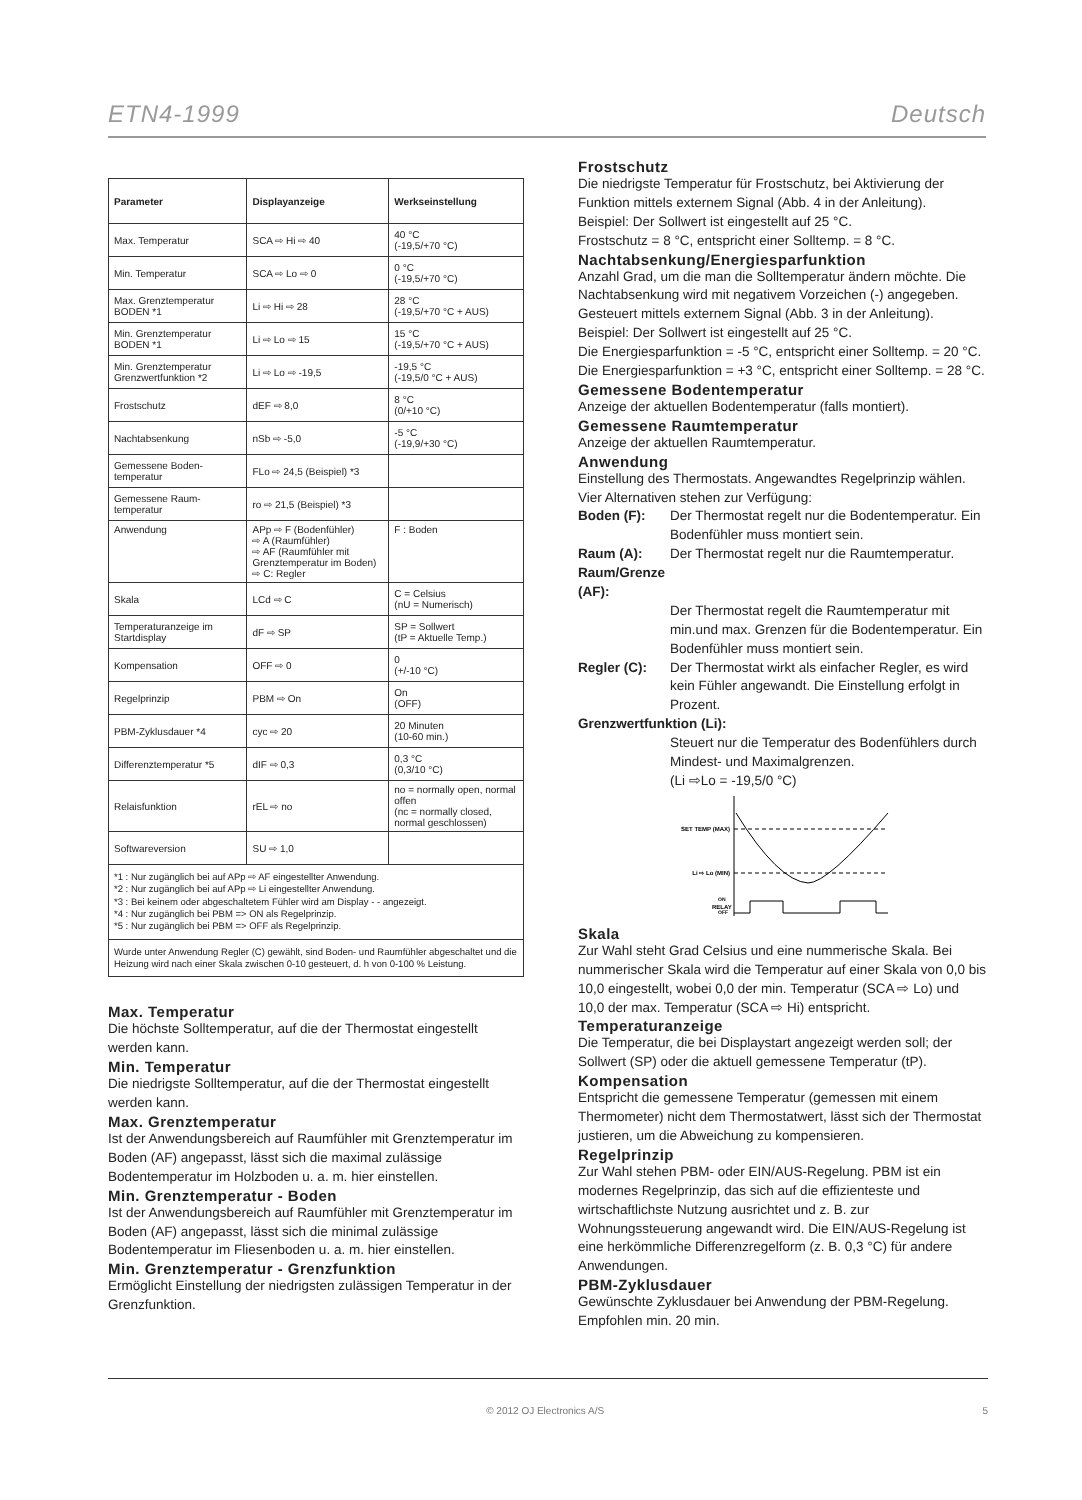ETN4-1999 Deutsch
| Parameter | Displayanzeige | Werkseinstellung |
| --- | --- | --- |
| Max. Temperatur | SCA ⇨ Hi ⇨ 40 | 40 °C (-19,5/+70 °C) |
| Min. Temperatur | SCA ⇨ Lo ⇨ 0 | 0 °C (-19,5/+70 °C) |
| Max. Grenztemperatur BODEN *1 | Li ⇨ Hi ⇨ 28 | 28 °C (-19,5/+70 °C + AUS) |
| Min. Grenztemperatur BODEN *1 | Li ⇨ Lo ⇨ 15 | 15 °C (-19,5/+70 °C + AUS) |
| Min. Grenztemperatur Grenzwertfunktion *2 | Li ⇨ Lo ⇨ -19,5 | -19,5 °C (-19,5/0 °C + AUS) |
| Frostschutz | dEF ⇨ 8,0 | 8 °C (0/+10 °C) |
| Nachtabsenkung | nSb ⇨ -5,0 | -5 °C (-19,9/+30 °C) |
| Gemessene Boden-temperatur | FLo ⇨ 24,5 (Beispiel) *3 | |
| Gemessene Raum-temperatur | ro ⇨ 21,5 (Beispiel) *3 | |
| Anwendung | APp ⇨ F (Bodenfühler) ⇨ A (Raumfühler) ⇨ AF (Raumfühler mit Grenztemperatur im Boden) ⇨ C: Regler | F : Boden |
| Skala | LCd ⇨ C | C = Celsius (nU = Numerisch) |
| Temperaturanzeige im Startdisplay | dF ⇨ SP | SP = Sollwert (tP = Aktuelle Temp.) |
| Kompensation | OFF ⇨ 0 | 0 (+/-10 °C) |
| Regelprinzip | PBM ⇨ On | On (OFF) |
| PBM-Zyklusdauer *4 | cyc ⇨ 20 | 20 Minuten (10-60 min.) |
| Differenztemperatur *5 | dIF ⇨ 0,3 | 0,3 °C (0,3/10 °C) |
| Relaisfunktion | rEL ⇨ no | no = normally open, normal offen (nc = normally closed, normal geschlossen) |
| Softwareversion | SU ⇨ 1,0 | |
*1 : Nur zugänglich bei auf APp ⇨ AF eingestellter Anwendung.
*2 : Nur zugänglich bei auf APp ⇨ Li eingestellter Anwendung.
*3 : Bei keinem oder abgeschaltetem Fühler wird am Display - - angezeigt.
*4 : Nur zugänglich bei PBM => ON als Regelprinzip.
*5 : Nur zugänglich bei PBM => OFF als Regelprinzip.
Wurde unter Anwendung Regler (C) gewählt, sind Boden- und Raumfühler abgeschaltet und die Heizung wird nach einer Skala zwischen 0-10 gesteuert, d. h von 0-100 % Leistung.
Max. Temperatur
Die höchste Solltemperatur, auf die der Thermostat eingestellt werden kann.
Min. Temperatur
Die niedrigste Solltemperatur, auf die der Thermostat eingestellt werden kann.
Max. Grenztemperatur
Ist der Anwendungsbereich auf Raumfühler mit Grenztemperatur im Boden (AF) angepasst, lässt sich die maximal zulässige Bodentemperatur im Holzboden u. a. m. hier einstellen.
Min. Grenztemperatur - Boden
Ist der Anwendungsbereich auf Raumfühler mit Grenztemperatur im Boden (AF) angepasst, lässt sich die minimal zulässige Bodentemperatur im Fliesenboden u. a. m. hier einstellen.
Min. Grenztemperatur - Grenzfunktion
Ermöglicht Einstellung der niedrigsten zulässigen Temperatur in der Grenzfunktion.
Frostschutz
Die niedrigste Temperatur für Frostschutz, bei Aktivierung der Funktion mittels externem Signal (Abb. 4 in der Anleitung).
Beispiel: Der Sollwert ist eingestellt auf 25 °C.
Frostschutz = 8 °C, entspricht einer Solltemp. = 8 °C.
Nachtabsenkung/Energiesparfunktion
Anzahl Grad, um die man die Solltemperatur ändern möchte. Die Nachtabsenkung wird mit negativem Vorzeichen (-) angegeben. Gesteuert mittels externem Signal (Abb. 3 in der Anleitung).
Beispiel: Der Sollwert ist eingestellt auf 25 °C.
Die Energiesparfunktion = -5 °C, entspricht einer Solltemp. = 20 °C.
Die Energiesparfunktion = +3 °C, entspricht einer Solltemp. = 28 °C.
Gemessene Bodentemperatur
Anzeige der aktuellen Bodentemperatur (falls montiert).
Gemessene Raumtemperatur
Anzeige der aktuellen Raumtemperatur.
Anwendung
Einstellung des Thermostats. Angewandtes Regelprinzip wählen. Vier Alternativen stehen zur Verfügung:
Boden (F): Der Thermostat regelt nur die Bodentemperatur. Ein Bodenfühler muss montiert sein.
Raum (A): Der Thermostat regelt nur die Raumtemperatur.
Raum/Grenze (AF):
Der Thermostat regelt die Raumtemperatur mit min.und max. Grenzen für die Bodentemperatur. Ein Bodenfühler muss montiert sein.
Regler (C): Der Thermostat wirkt als einfacher Regler, es wird kein Fühler angewandt. Die Einstellung erfolgt in Prozent.
Grenzwertfunktion (Li):
Steuert nur die Temperatur des Bodenfühlers durch Mindest- und Maximalgrenzen.
(Li ⇨Lo = -19,5/0 °C)
SET TEMP (MAX)
Li ⇨ Lo (MIN)
RELAY
ON
OFF
Skala
Zur Wahl steht Grad Celsius und eine nummerische Skala. Bei nummerischer Skala wird die Temperatur auf einer Skala von 0,0 bis 10,0 eingestellt, wobei 0,0 der min. Temperatur (SCA ⇨ Lo) und 10,0 der max. Temperatur (SCA ⇨ Hi) entspricht.
Temperaturanzeige
Die Temperatur, die bei Displaystart angezeigt werden soll; der Sollwert (SP) oder die aktuell gemessene Temperatur (tP).
Kompensation
Entspricht die gemessene Temperatur (gemessen mit einem Thermometer) nicht dem Thermostatwert, lässt sich der Thermostat justieren, um die Abweichung zu kompensieren.
Regelprinzip
Zur Wahl stehen PBM- oder EIN/AUS-Regelung. PBM ist ein modernes Regelprinzip, das sich auf die effizienteste und wirtschaftlichste Nutzung ausrichtet und z. B. zur Wohnungssteuerung angewandt wird. Die EIN/AUS-Regelung ist eine herkömmliche Differenzregelform (z. B. 0,3 °C) für andere Anwendungen.
PBM-Zyklusdauer
Gewünschte Zyklusdauer bei Anwendung der PBM-Regelung. Empfohlen min. 20 min.
© 2012 OJ Electronics A/S 5